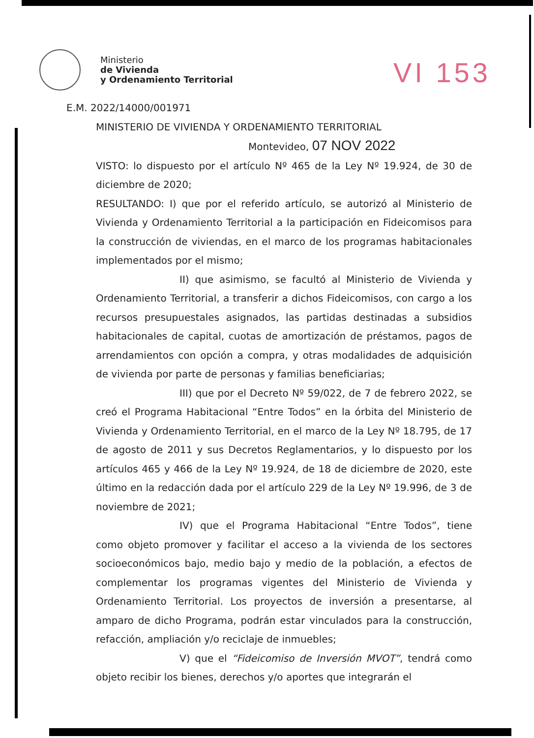Ministerio
de Vivienda
y Ordenamiento Territorial
VI 153
E.M. 2022/14000/001971
MINISTERIO DE VIVIENDA Y ORDENAMIENTO TERRITORIAL
Montevideo, 07 NOV 2022
VISTO: lo dispuesto por el artículo Nº 465 de la Ley Nº 19.924, de 30 de diciembre de 2020;
RESULTANDO: I) que por el referido artículo, se autorizó al Ministerio de Vivienda y Ordenamiento Territorial a la participación en Fideicomisos para la construcción de viviendas, en el marco de los programas habitacionales implementados por el mismo;
II) que asimismo, se facultó al Ministerio de Vivienda y Ordenamiento Territorial, a transferir a dichos Fideicomisos, con cargo a los recursos presupuestales asignados, las partidas destinadas a subsidios habitacionales de capital, cuotas de amortización de préstamos, pagos de arrendamientos con opción a compra, y otras modalidades de adquisición de vivienda por parte de personas y familias beneficiarias;
III) que por el Decreto Nº 59/022, de 7 de febrero 2022, se creó el Programa Habitacional “Entre Todos” en la órbita del Ministerio de Vivienda y Ordenamiento Territorial, en el marco de la Ley Nº 18.795, de 17 de agosto de 2011 y sus Decretos Reglamentarios, y lo dispuesto por los artículos 465 y 466 de la Ley Nº 19.924, de 18 de diciembre de 2020, este último en la redacción dada por el artículo 229 de la Ley Nº 19.996, de 3 de noviembre de 2021;
IV) que el Programa Habitacional “Entre Todos”, tiene como objeto promover y facilitar el acceso a la vivienda de los sectores socioeconómicos bajo, medio bajo y medio de la población, a efectos de complementar los programas vigentes del Ministerio de Vivienda y Ordenamiento Territorial. Los proyectos de inversión a presentarse, al amparo de dicho Programa, podrán estar vinculados para la construcción, refacción, ampliación y/o reciclaje de inmuebles;
V) que el “Fideicomiso de Inversión MVOT”, tendrá como objeto recibir los bienes, derechos y/o aportes que integrarán el